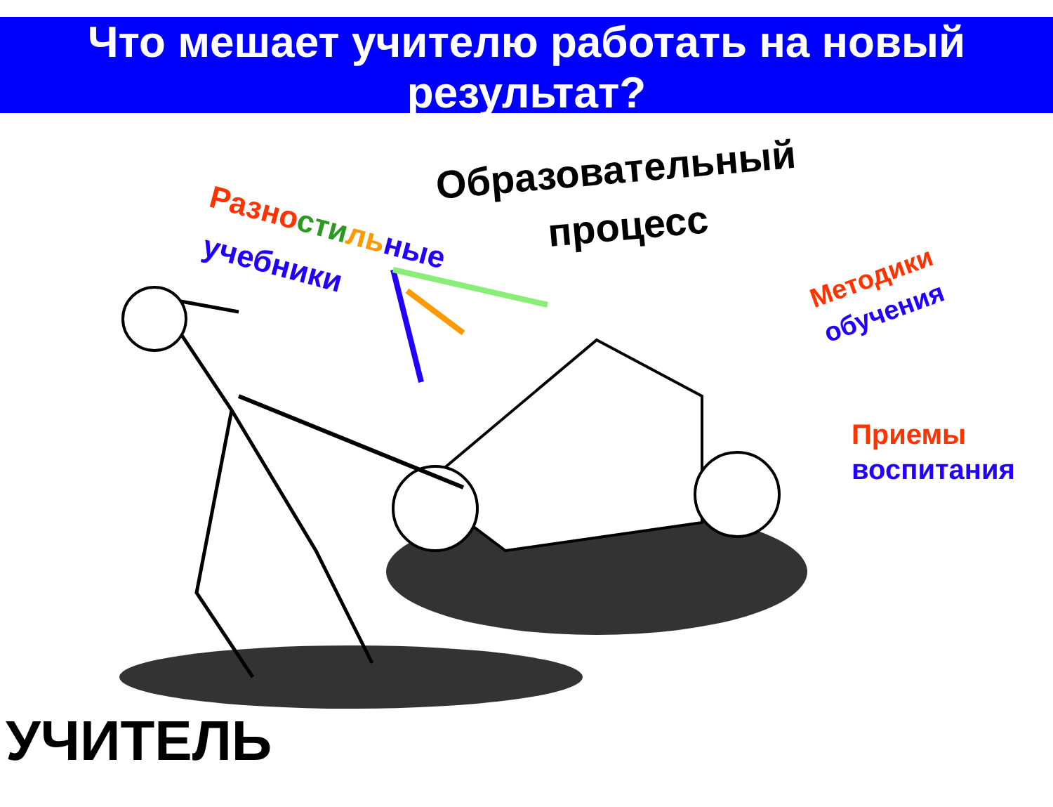Что мешает учителю работать на новый результат?
Разно сти ль ные
учебники
Образовательный
процесс
Методики
обучения
Приемы
воспитания
УЧИТЕЛЬ